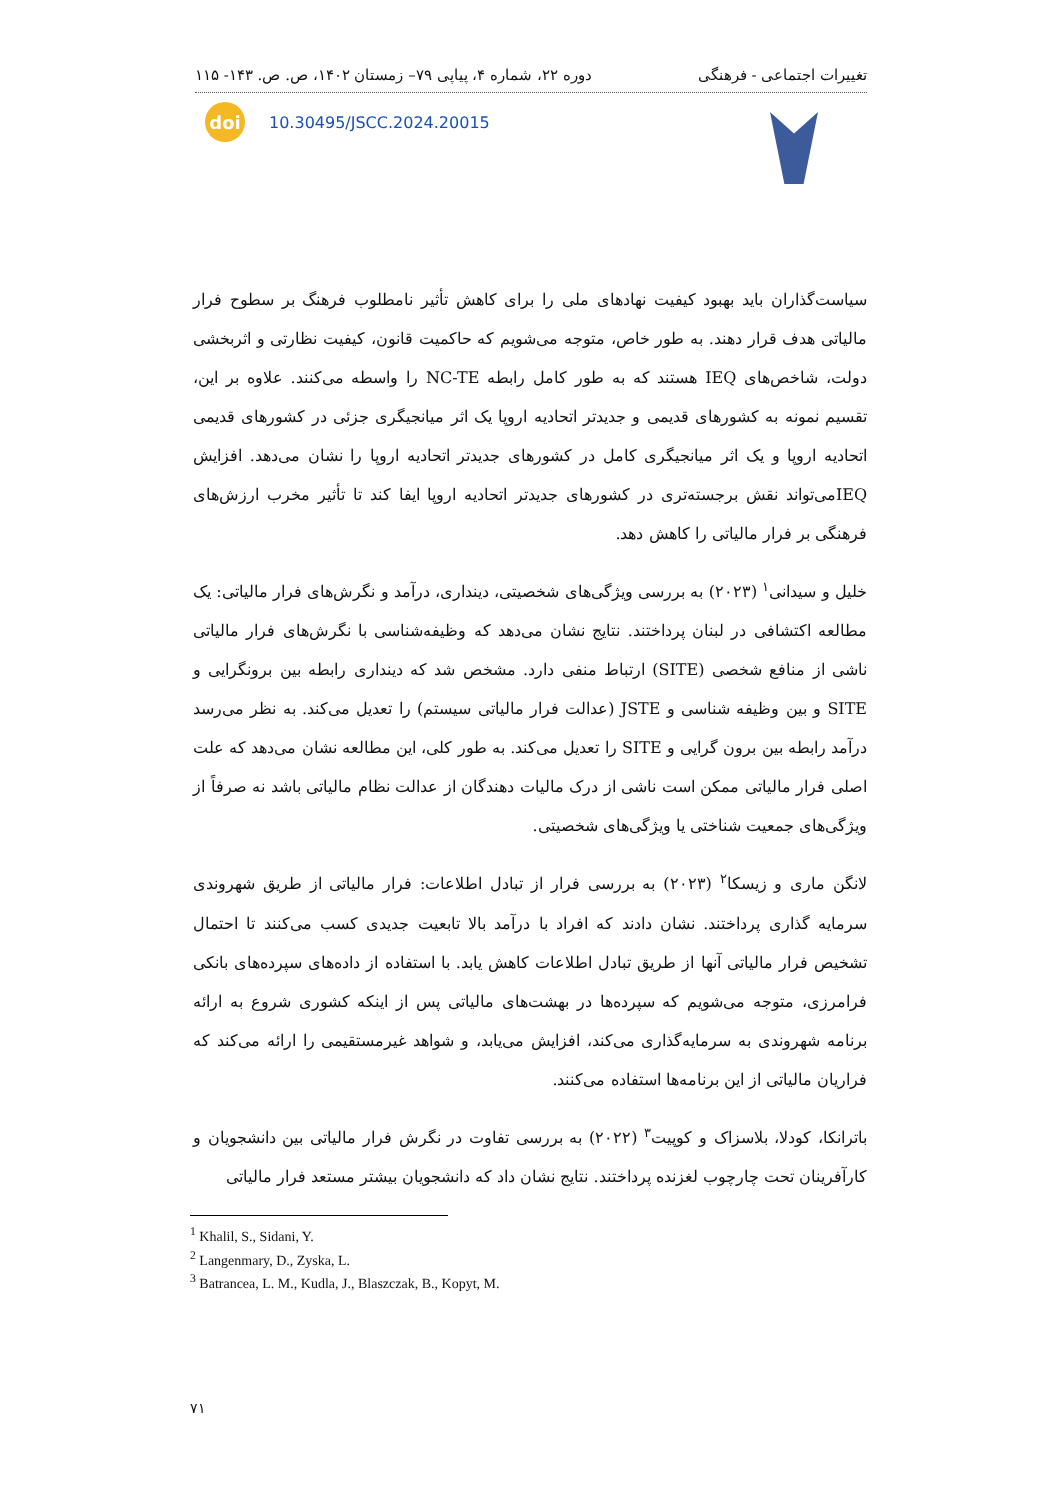تغییرات اجتماعی - فرهنگی دوره ۲۲، شماره ۴، پیاپی ۷۹– زمستان ۱۴۰۲، ص. ص. ۱۴۳- ۱۱۵
doi
10.30495/JSCC.2024.20015
سیاست‌گذاران باید بهبود کیفیت نهادهای ملی را برای کاهش تأثیر نامطلوب فرهنگ بر سطوح فرار مالیاتی هدف قرار دهند. به طور خاص، متوجه می‌شویم که حاکمیت قانون، کیفیت نظارتی و اثربخشی دولت، شاخص‌های IEQ هستند که به طور کامل رابطه NC-TE را واسطه می‌کنند. علاوه بر این، تقسیم نمونه به کشورهای قدیمی و جدیدتر اتحادیه اروپا یک اثر میانجیگری جزئی در کشورهای قدیمی اتحادیه اروپا و یک اثر میانجیگری کامل در کشورهای جدیدتر اتحادیه اروپا را نشان می‌دهد. افزایش IEQمی‌تواند نقش برجسته‌تری در کشورهای جدیدتر اتحادیه اروپا ایفا کند تا تأثیر مخرب ارزش‌های فرهنگی بر فرار مالیاتی را کاهش دهد.
خلیل و سیدانی<sup>۱</sup> (۲۰۲۳) به بررسی ویژگی‌های شخصیتی، دینداری، درآمد و نگرش‌های فرار مالیاتی: یک مطالعه اکتشافی در لبنان پرداختند. نتایج نشان می‌دهد که وظیفه‌شناسی با نگرش‌های فرار مالیاتی ناشی از منافع شخصی (SITE) ارتباط منفی دارد. مشخص شد که دینداری رابطه بین برونگرایی و SITE و بین وظیفه شناسی و JSTE (عدالت فرار مالیاتی سیستم) را تعدیل می‌کند. به نظر می‌رسد درآمد رابطه بین برون گرایی و SITE را تعدیل می‌کند. به طور کلی، این مطالعه نشان می‌دهد که علت اصلی فرار مالیاتی ممکن است ناشی از درک مالیات دهندگان از عدالت نظام مالیاتی باشد نه صرفاً از ویژگی‌های جمعیت شناختی یا ویژگی‌های شخصیتی.
لانگن ماری و زیسکا<sup>۲</sup> (۲۰۲۳) به بررسی فرار از تبادل اطلاعات: فرار مالیاتی از طریق شهروندی سرمایه گذاری پرداختند. نشان دادند که افراد با درآمد بالا تابعیت جدیدی کسب می‌کنند تا احتمال تشخیص فرار مالیاتی آنها از طریق تبادل اطلاعات کاهش یابد. با استفاده از داده‌های سپرده‌های بانکی فرامرزی، متوجه می‌شویم که سپرده‌ها در بهشت‌های مالیاتی پس از اینکه کشوری شروع به ارائه برنامه شهروندی به سرمایه‌گذاری می‌کند، افزایش می‌یابد، و شواهد غیرمستقیمی را ارائه می‌کند که فراریان مالیاتی از این برنامه‌ها استفاده می‌کنند.
باترانکا، کودلا، بلاسزاک و کوپیت<sup>۳</sup> (۲۰۲۲) به بررسی تفاوت در نگرش فرار مالیاتی بین دانشجویان و کارآفرینان تحت چارچوب لغزنده پرداختند. نتایج نشان داد که دانشجویان بیشتر مستعد فرار مالیاتی
<sup>1</sup> Khalil, S., Sidani, Y.
<sup>2</sup> Langenmary, D., Zyska, L.
<sup>3</sup> Batrancea, L. M., Kudla, J., Blaszczak, B., Kopyt, M.
۷۱